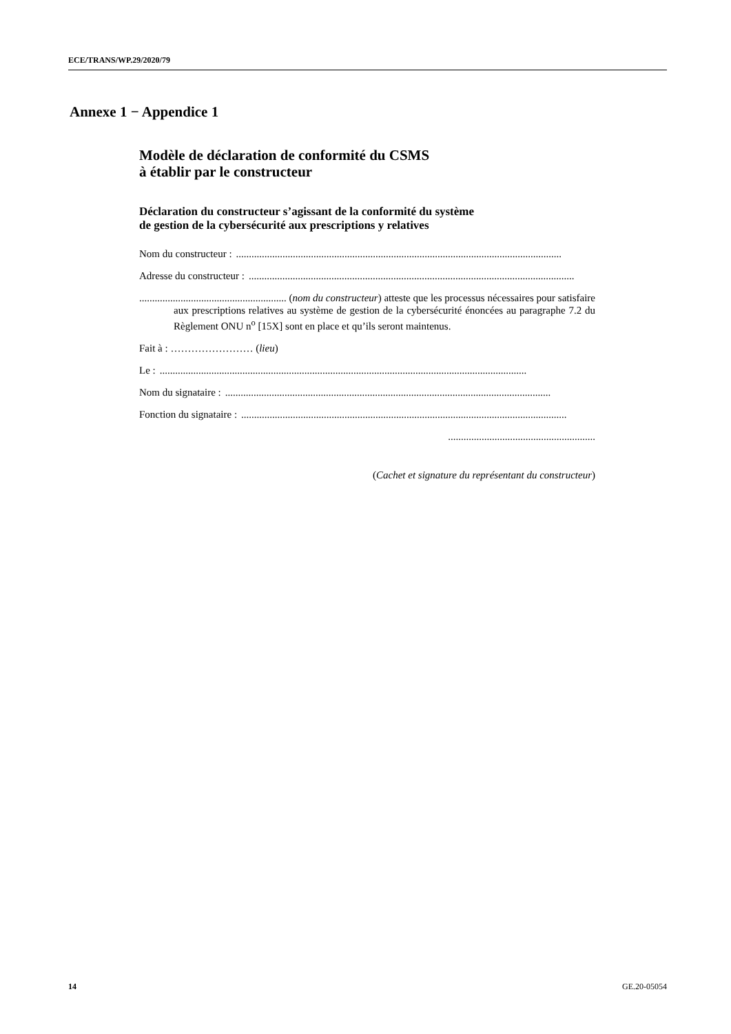ECE/TRANS/WP.29/2020/79
Annexe 1 − Appendice 1
Modèle de déclaration de conformité du CSMS
à établir par le constructeur
Déclaration du constructeur s’agissant de la conformité du système
de gestion de la cybersécurité aux prescriptions y relatives
Nom du constructeur :..............................................................................................................................
Adresse du constructeur :..............................................................................................................................
......................................................... (nom du constructeur) atteste que les processus nécessaires pour satisfaire aux prescriptions relatives au système de gestion de la cybersécurité énoncées au paragraphe 7.2 du Règlement ONU n<sup>o</sup> [15X] sont en place et qu’ils seront maintenus.
Fait à : …………………… (lieu)
Le :..............................................................................................................................................
Nom du signataire :..............................................................................................................................
Fonction du signataire :..............................................................................................................................
.........................................................
(Cachet et signature du représentant du constructeur)
14 GE.20-05054